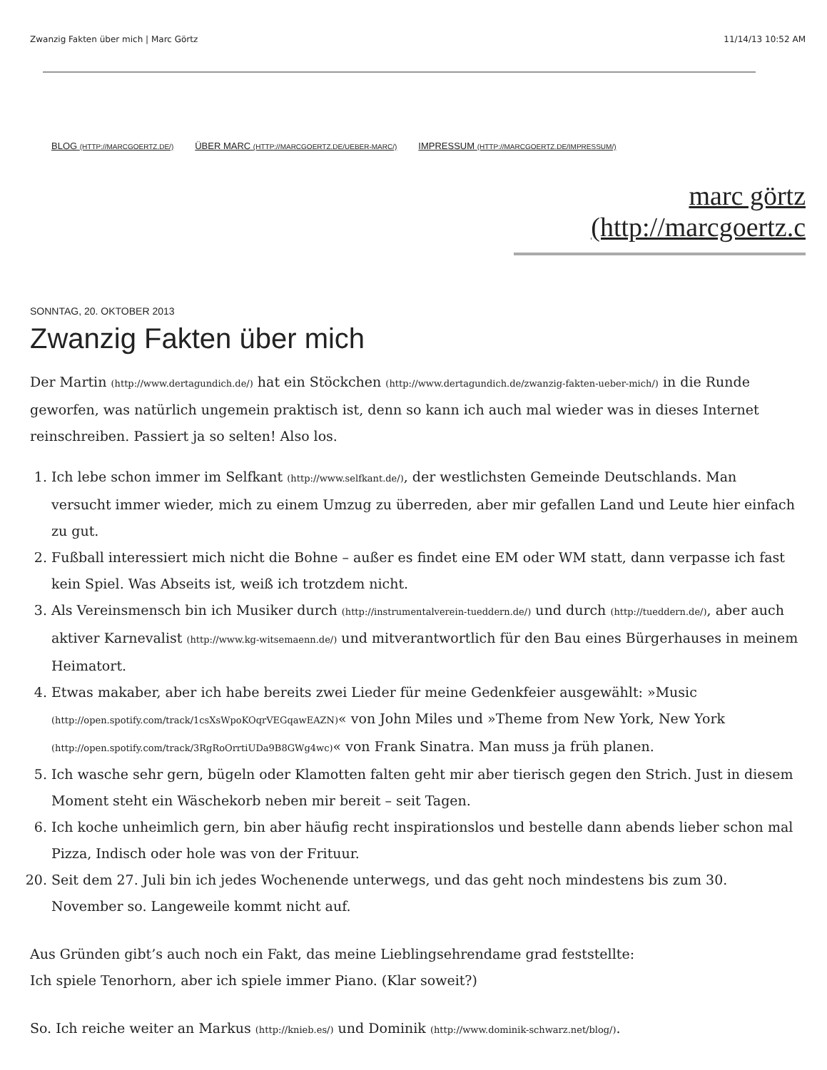Zwanzig Fakten über mich | Marc Görtz 11/14/13 10:52 AM
BLOG (HTTP://MARCGOERTZ.DE/) ÜBER MARC (HTTP://MARCGOERTZ.DE/UEBER-MARC/) IMPRESSUM (HTTP://MARCGOERTZ.DE/IMPRESSUM/)
marc görtz
(http://marcgoertz.c
SONNTAG, 20. OKTOBER 2013
Zwanzig Fakten über mich
Der Martin (http://www.dertagundich.de/) hat ein Stöckchen (http://www.dertagundich.de/zwanzig-fakten-ueber-mich/) in die Runde geworfen, was natürlich ungemein praktisch ist, denn so kann ich auch mal wieder was in dieses Internet reinschreiben. Passiert ja so selten! Also los.
1. Ich lebe schon immer im Selfkant (http://www.selfkant.de/), der westlichsten Gemeinde Deutschlands. Man versucht immer wieder, mich zu einem Umzug zu überreden, aber mir gefallen Land und Leute hier einfach zu gut.
2. Fußball interessiert mich nicht die Bohne – außer es findet eine EM oder WM statt, dann verpasse ich fast kein Spiel. Was Abseits ist, weiß ich trotzdem nicht.
3. Als Vereinsmensch bin ich Musiker durch (http://instrumentalverein-tueddern.de/) und durch (http://tueddern.de/), aber auch aktiver Karnevalist (http://www.kg-witsemaenn.de/) und mitverantwortlich für den Bau eines Bürgerhauses in meinem Heimatort.
4. Etwas makaber, aber ich habe bereits zwei Lieder für meine Gedenkfeier ausgewählt: »Music (http://open.spotify.com/track/1csXsWpoKOqrVEGqawEAZN)« von John Miles und »Theme from New York, New York (http://open.spotify.com/track/3RgRoOrrtiUDa9B8GWg4wc)« von Frank Sinatra. Man muss ja früh planen.
5. Ich wasche sehr gern, bügeln oder Klamotten falten geht mir aber tierisch gegen den Strich. Just in diesem Moment steht ein Wäschekorb neben mir bereit – seit Tagen.
6. Ich koche unheimlich gern, bin aber häufig recht inspirationslos und bestelle dann abends lieber schon mal Pizza, Indisch oder hole was von der Frituur.
20. Seit dem 27. Juli bin ich jedes Wochenende unterwegs, und das geht noch mindestens bis zum 30. November so. Langeweile kommt nicht auf.
Aus Gründen gibt’s auch noch ein Fakt, das meine Lieblingsehrendame grad feststellte:
Ich spiele Tenorhorn, aber ich spiele immer Piano. (Klar soweit?)
So. Ich reiche weiter an Markus (http://knieb.es/) und Dominik (http://www.dominik-schwarz.net/blog/).